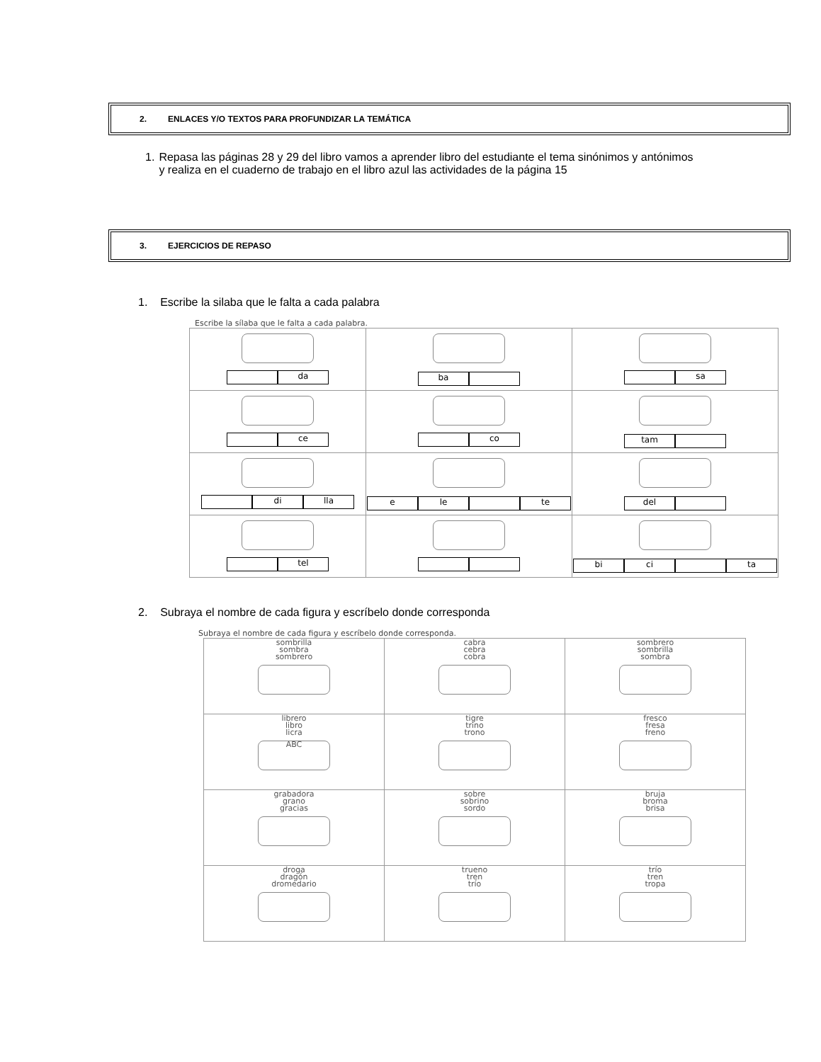2. ENLACES Y/O TEXTOS PARA PROFUNDIZAR LA TEMÁTICA
1. Repasa las páginas 28 y 29 del libro vamos a aprender libro del estudiante el tema sinónimos y antónimos y realiza en el cuaderno de trabajo en el libro azul las actividades de la página 15
3. EJERCICIOS DE REPASO
1. Escribe la silaba que le falta a cada palabra
Escribe la sílaba que le falta a cada palabra.
| da | ba | sa |
| ce | co | tam |
| di lla | e le te | del |
| tel | | bi ci ta |
2. Subraya el nombre de cada figura y escríbelo donde corresponda
Subraya el nombre de cada figura y escríbelo donde corresponda.
| sombrilla sombra sombrero | cabra cebra cobra | sombrero sombrilla sombra |
| librero libro licra ABC | tigre trino trono | fresco fresa freno |
| grabadora grano gracias | sobre sobrino sordo | bruja broma brisa |
| droga dragón dromedario | trueno tren trío | trío tren tropa |